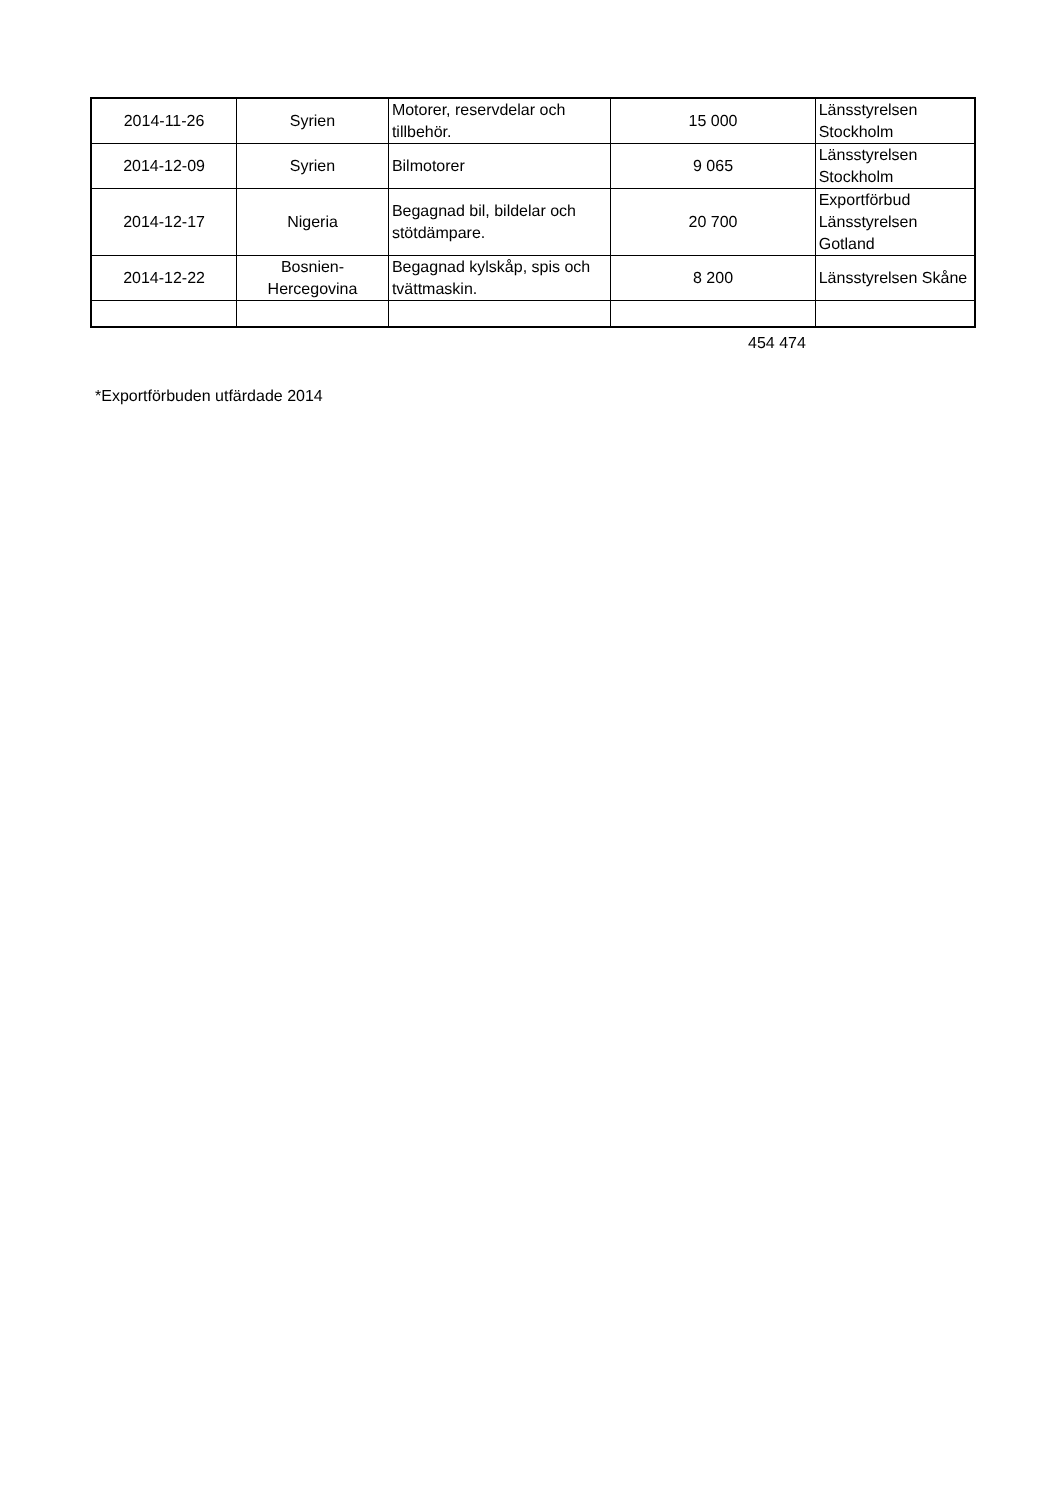| 2014-11-26 | Syrien | Motorer, reservdelar och tillbehör. | 15 000 | Länsstyrelsen Stockholm |
| 2014-12-09 | Syrien | Bilmotorer | 9 065 | Länsstyrelsen Stockholm |
| 2014-12-17 | Nigeria | Begagnad bil, bildelar och stötdämpare. | 20 700 | Exportförbud Länsstyrelsen Gotland |
| 2014-12-22 | Bosnien-Hercegovina | Begagnad kylskåp, spis och tvättmaskin. | 8 200 | Länsstyrelsen Skåne |
454 474
*Exportförbuden utfärdade 2014